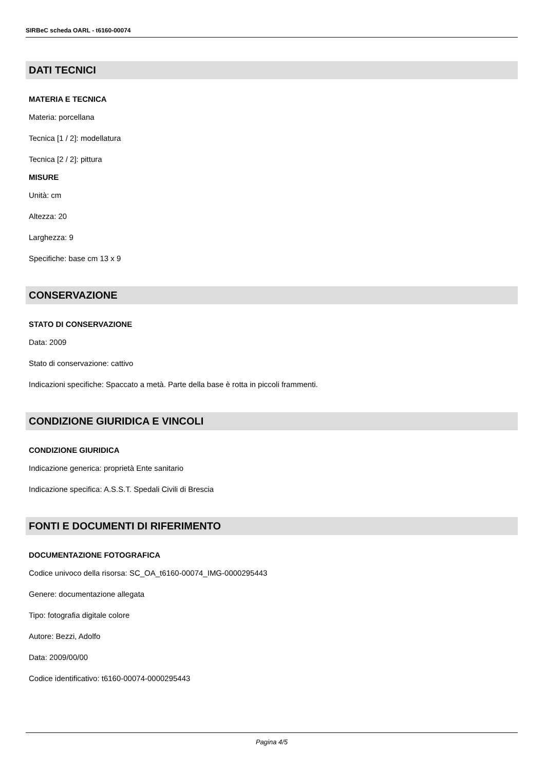SIRBeC scheda OARL - t6160-00074
DATI TECNICI
MATERIA E TECNICA
Materia: porcellana
Tecnica [1 / 2]: modellatura
Tecnica [2 / 2]: pittura
MISURE
Unità: cm
Altezza: 20
Larghezza: 9
Specifiche: base cm 13 x 9
CONSERVAZIONE
STATO DI CONSERVAZIONE
Data: 2009
Stato di conservazione: cattivo
Indicazioni specifiche: Spaccato a metà. Parte della base è rotta in piccoli frammenti.
CONDIZIONE GIURIDICA E VINCOLI
CONDIZIONE GIURIDICA
Indicazione generica: proprietà Ente sanitario
Indicazione specifica: A.S.S.T. Spedali Civili di Brescia
FONTI E DOCUMENTI DI RIFERIMENTO
DOCUMENTAZIONE FOTOGRAFICA
Codice univoco della risorsa: SC_OA_t6160-00074_IMG-0000295443
Genere: documentazione allegata
Tipo: fotografia digitale colore
Autore: Bezzi, Adolfo
Data: 2009/00/00
Codice identificativo: t6160-00074-0000295443
Pagina 4/5